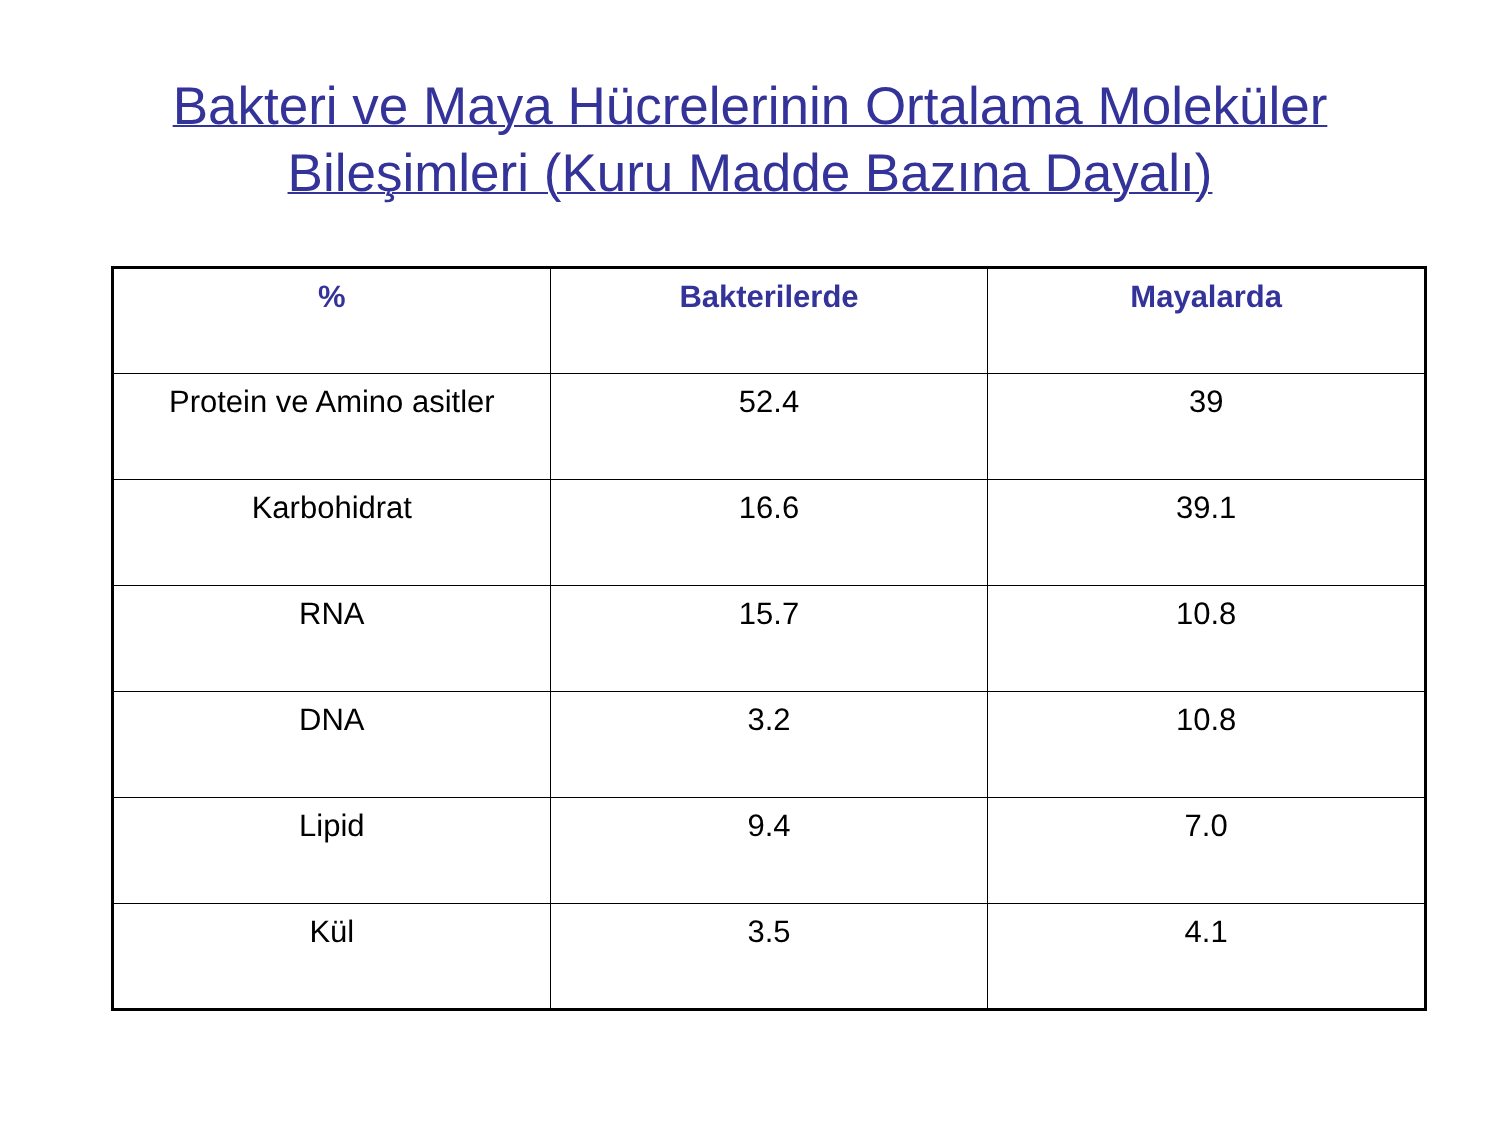Bakteri ve Maya Hücrelerinin Ortalama Moleküler
Bileşimleri (Kuru Madde Bazına Dayalı)
| % | Bakterilerde | Mayalarda |
| --- | --- | --- |
| Protein ve Amino asitler | 52.4 | 39 |
| Karbohidrat | 16.6 | 39.1 |
| RNA | 15.7 | 10.8 |
| DNA | 3.2 | 10.8 |
| Lipid | 9.4 | 7.0 |
| Kül | 3.5 | 4.1 |